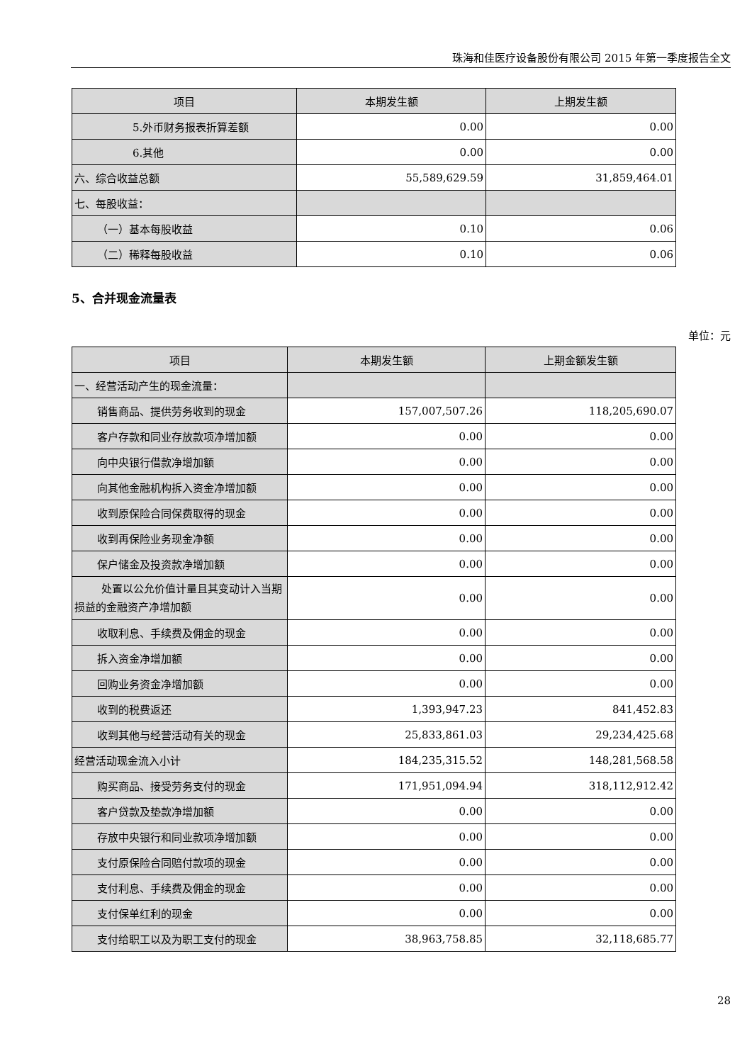珠海和佳医疗设备股份有限公司 2015 年第一季度报告全文
| 项目 | 本期发生额 | 上期发生额 |
| --- | --- | --- |
| 5.外币财务报表折算差额 | 0.00 | 0.00 |
| 6.其他 | 0.00 | 0.00 |
| 六、综合收益总额 | 55,589,629.59 | 31,859,464.01 |
| 七、每股收益： | | |
| （一）基本每股收益 | 0.10 | 0.06 |
| （二）稀释每股收益 | 0.10 | 0.06 |
5、合并现金流量表
单位：元
| 项目 | 本期发生额 | 上期金额发生额 |
| --- | --- | --- |
| 一、经营活动产生的现金流量： | | |
| 销售商品、提供劳务收到的现金 | 157,007,507.26 | 118,205,690.07 |
| 客户存款和同业存放款项净增加额 | 0.00 | 0.00 |
| 向中央银行借款净增加额 | 0.00 | 0.00 |
| 向其他金融机构拆入资金净增加额 | 0.00 | 0.00 |
| 收到原保险合同保费取得的现金 | 0.00 | 0.00 |
| 收到再保险业务现金净额 | 0.00 | 0.00 |
| 保户储金及投资款净增加额 | 0.00 | 0.00 |
| 处置以公允价值计量且其变动计入当期损益的金融资产净增加额 | 0.00 | 0.00 |
| 收取利息、手续费及佣金的现金 | 0.00 | 0.00 |
| 拆入资金净增加额 | 0.00 | 0.00 |
| 回购业务资金净增加额 | 0.00 | 0.00 |
| 收到的税费返还 | 1,393,947.23 | 841,452.83 |
| 收到其他与经营活动有关的现金 | 25,833,861.03 | 29,234,425.68 |
| 经营活动现金流入小计 | 184,235,315.52 | 148,281,568.58 |
| 购买商品、接受劳务支付的现金 | 171,951,094.94 | 318,112,912.42 |
| 客户贷款及垫款净增加额 | 0.00 | 0.00 |
| 存放中央银行和同业款项净增加额 | 0.00 | 0.00 |
| 支付原保险合同赔付款项的现金 | 0.00 | 0.00 |
| 支付利息、手续费及佣金的现金 | 0.00 | 0.00 |
| 支付保单红利的现金 | 0.00 | 0.00 |
| 支付给职工以及为职工支付的现金 | 38,963,758.85 | 32,118,685.77 |
28